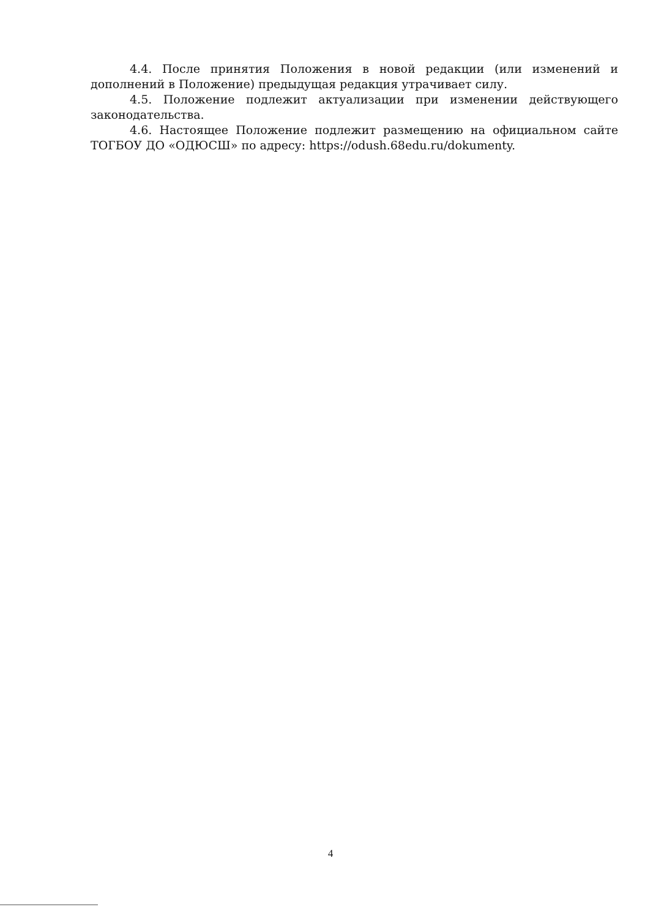4.4. После принятия Положения в новой редакции (или изменений и дополнений в Положение) предыдущая редакция утрачивает силу.
4.5. Положение подлежит актуализации при изменении действующего законодательства.
4.6. Настоящее Положение подлежит размещению на официальном сайте ТОГБОУ ДО «ОДЮСШ» по адресу: https://odush.68edu.ru/dokumenty.
4